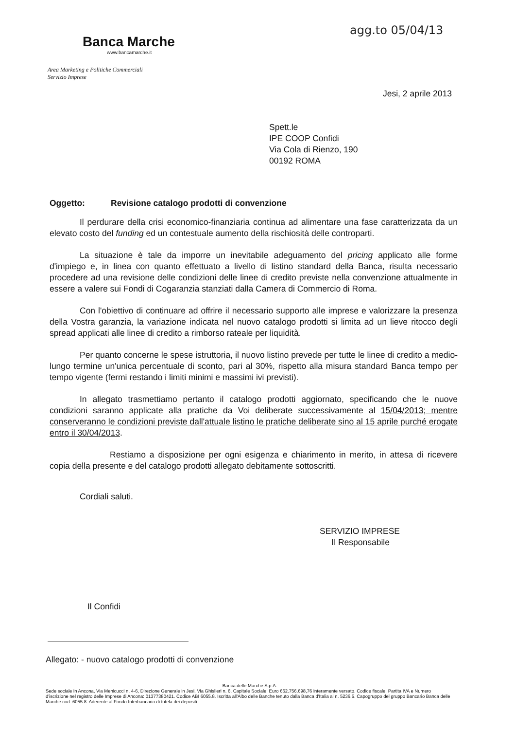agg.to 05/04/13
Banca Marche
www.bancamarche.it
Area Marketing e Politiche Commerciali
Servizio Imprese
Jesi, 2 aprile 2013
Spett.le
IPE COOP Confidi
Via Cola di Rienzo, 190
00192 ROMA
Oggetto: Revisione catalogo prodotti di convenzione
Il perdurare della crisi economico-finanziaria continua ad alimentare una fase caratterizzata da un elevato costo del funding ed un contestuale aumento della rischiosità delle controparti.
La situazione è tale da imporre un inevitabile adeguamento del pricing applicato alle forme d'impiego e, in linea con quanto effettuato a livello di listino standard della Banca, risulta necessario procedere ad una revisione delle condizioni delle linee di credito previste nella convenzione attualmente in essere a valere sui Fondi di Cogaranzia stanziati dalla Camera di Commercio di Roma.
Con l'obiettivo di continuare ad offrire il necessario supporto alle imprese e valorizzare la presenza della Vostra garanzia, la variazione indicata nel nuovo catalogo prodotti si limita ad un lieve ritocco degli spread applicati alle linee di credito a rimborso rateale per liquidità.
Per quanto concerne le spese istruttoria, il nuovo listino prevede per tutte le linee di credito a medio-lungo termine un'unica percentuale di sconto, pari al 30%, rispetto alla misura standard Banca tempo per tempo vigente (fermi restando i limiti minimi e massimi ivi previsti).
In allegato trasmettiamo pertanto il catalogo prodotti aggiornato, specificando che le nuove condizioni saranno applicate alla pratiche da Voi deliberate successivamente al 15/04/2013; mentre conserveranno le condizioni previste dall'attuale listino le pratiche deliberate sino al 15 aprile purché erogate entro il 30/04/2013.
Restiamo a disposizione per ogni esigenza e chiarimento in merito, in attesa di ricevere copia della presente e del catalogo prodotti allegato debitamente sottoscritti.
Cordiali saluti.
SERVIZIO IMPRESE
Il Responsabile
Il Confidi
Allegato: - nuovo catalogo prodotti di convenzione
Banca delle Marche S.p.A.
Sede sociale in Ancona, Via Menicucci n. 4-6, Direzione Generale in Jesi, Via Ghislieri n. 6. Capitale Sociale: Euro 662.756.698,76 interamente versato. Codice fiscale, Partita IVA e Numero d'iscrizione nel registro delle Imprese di Ancona: 01377380421. Codice ABI 6055.8. Iscritta all'Albo delle Banche tenuto dalla Banca d'Italia al n. 5236.5. Capogruppo del gruppo Bancario Banca delle Marche cod. 6055.8. Aderente al Fondo Interbancario di tutela dei depositi.